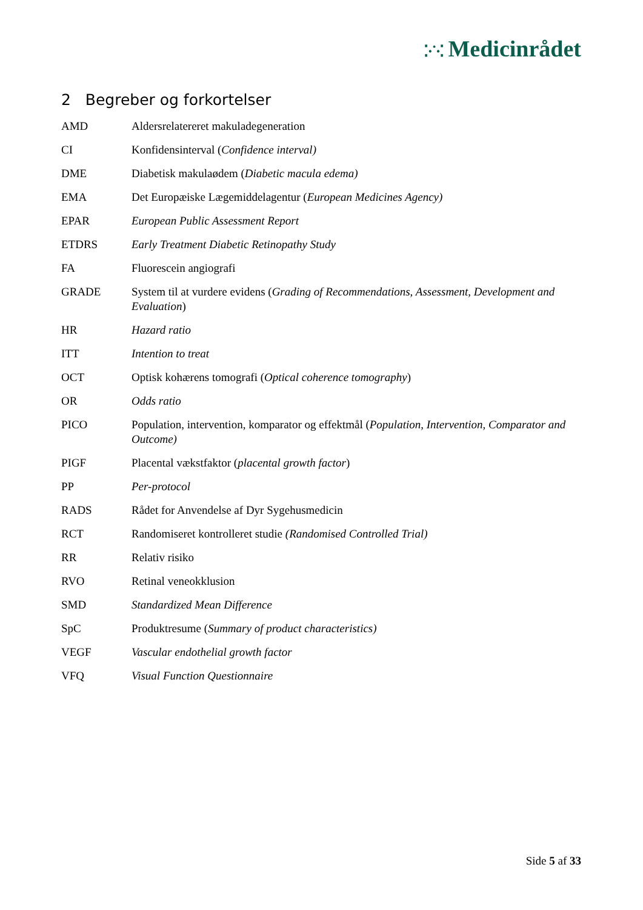⁚·˙·⁚ Medicinrådet
2 Begreber og forkortelser
| AMD | Aldersrelatereret makuladegeneration |
| CI | Konfidensinterval ( Confidence interval) |
| DME | Diabetisk makulaødem ( Diabetic macula edema) |
| EMA | Det Europæiske Lægemiddelagentur ( European Medicines Agency) |
| EPAR | European Public Assessment Report |
| ETDRS | Early Treatment Diabetic Retinopathy Study |
| FA | Fluorescein angiografi |
| GRADE | System til at vurdere evidens ( Grading of Recommendations, Assessment, Development and Evaluation ) |
| HR | Hazard ratio |
| ITT | Intention to treat |
| OCT | Optisk kohærens tomografi ( Optical coherence tomography ) |
| OR | Odds ratio |
| PICO | Population, intervention, komparator og effektmål ( Population, Intervention, Comparator and Outcome) |
| PIGF | Placental vækstfaktor ( placental growth factor ) |
| PP | Per-protocol |
| RADS | Rådet for Anvendelse af Dyr Sygehusmedicin |
| RCT | Randomiseret kontrolleret studie (Randomised Controlled Trial) |
| RR | Relativ risiko |
| RVO | Retinal veneokklusion |
| SMD | Standardized Mean Difference |
| SpC | Produktresume ( Summary of product characteristics) |
| VEGF | Vascular endothelial growth factor |
| VFQ | Visual Function Questionnaire |
Side 5 af 33